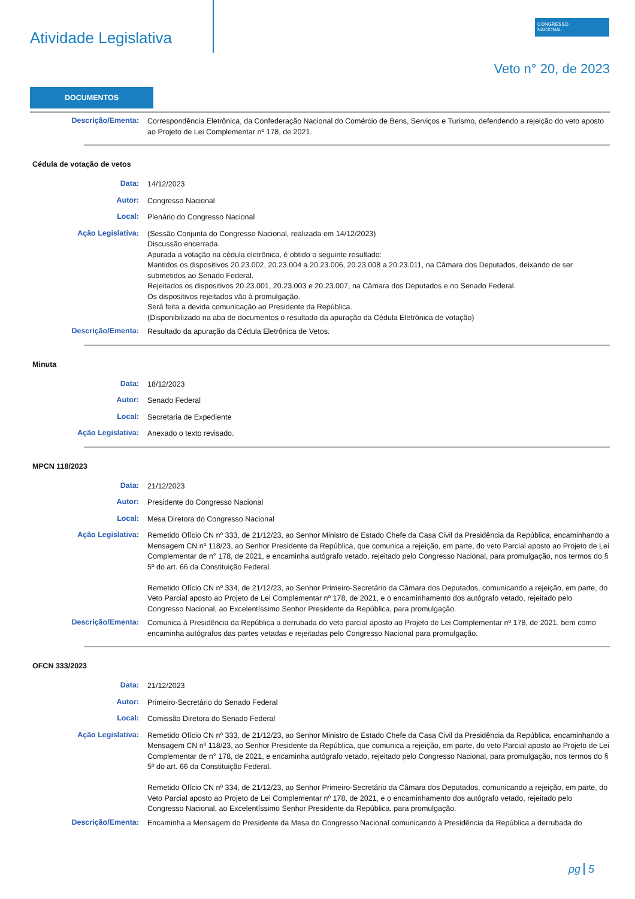Atividade Legislativa
CONGRESSO
NACIONAL
Veto n° 20, de 2023
DOCUMENTOS
Descrição/Ementa:
Correspondência Eletrônica, da Confederação Nacional do Comércio de Bens, Serviços e Turismo, defendendo a rejeição do veto aposto ao Projeto de Lei Complementar nº 178, de 2021.
Cédula de votação de vetos
Data:
14/12/2023
Autor:
Congresso Nacional
Local:
Plenário do Congresso Nacional
Ação Legislativa:
(Sessão Conjunta do Congresso Nacional, realizada em 14/12/2023)
Discussão encerrada.
Apurada a votação na cédula eletrônica, é obtido o seguinte resultado:
Mantidos os dispositivos 20.23.002, 20.23.004 a 20.23.006, 20.23.008 a 20.23.011, na Câmara dos Deputados, deixando de ser submetidos ao Senado Federal.
Rejeitados os dispositivos 20.23.001, 20.23.003 e 20.23.007, na Câmara dos Deputados e no Senado Federal.
Os dispositivos rejeitados vão à promulgação.
Será feita a devida comunicação ao Presidente da República.
(Disponibilizado na aba de documentos o resultado da apuração da Cédula Eletrônica de votação)
Descrição/Ementa:
Resultado da apuração da Cédula Eletrônica de Vetos.
Minuta
Data:
18/12/2023
Autor:
Senado Federal
Local:
Secretaria de Expediente
Ação Legislativa:
Anexado o texto revisado.
MPCN 118/2023
Data:
21/12/2023
Autor:
Presidente do Congresso Nacional
Local:
Mesa Diretora do Congresso Nacional
Ação Legislativa:
Remetido Ofício CN nº 333, de 21/12/23, ao Senhor Ministro de Estado Chefe da Casa Civil da Presidência da República, encaminhando a Mensagem CN nº 118/23, ao Senhor Presidente da República, que comunica a rejeição, em parte, do veto Parcial aposto ao Projeto de Lei Complementar de n° 178, de 2021, e encaminha autógrafo vetado, rejeitado pelo Congresso Nacional, para promulgação, nos termos do § 5º do art. 66 da Constituição Federal.
Remetido Ofício CN nº 334, de 21/12/23, ao Senhor Primeiro-Secretário da Câmara dos Deputados, comunicando a rejeição, em parte, do Veto Parcial aposto ao Projeto de Lei Complementar nº 178, de 2021, e o encaminhamento dos autógrafo vetado, rejeitado pelo Congresso Nacional, ao Excelentíssimo Senhor Presidente da República, para promulgação.
Descrição/Ementa:
Comunica à Presidência da República a derrubada do veto parcial aposto ao Projeto de Lei Complementar nº 178, de 2021, bem como encaminha autógrafos das partes vetadas e rejeitadas pelo Congresso Nacional para promulgação.
OFCN 333/2023
Data:
21/12/2023
Autor:
Primeiro-Secretário do Senado Federal
Local:
Comissão Diretora do Senado Federal
Ação Legislativa:
Remetido Ofício CN nº 333, de 21/12/23, ao Senhor Ministro de Estado Chefe da Casa Civil da Presidência da República, encaminhando a Mensagem CN nº 118/23, ao Senhor Presidente da República, que comunica a rejeição, em parte, do veto Parcial aposto ao Projeto de Lei Complementar de n° 178, de 2021, e encaminha autógrafo vetado, rejeitado pelo Congresso Nacional, para promulgação, nos termos do § 5º do art. 66 da Constituição Federal.
Remetido Ofício CN nº 334, de 21/12/23, ao Senhor Primeiro-Secretário da Câmara dos Deputados, comunicando a rejeição, em parte, do Veto Parcial aposto ao Projeto de Lei Complementar nº 178, de 2021, e o encaminhamento dos autógrafo vetado, rejeitado pelo Congresso Nacional, ao Excelentíssimo Senhor Presidente da República, para promulgação.
Descrição/Ementa:
Encaminha a Mensagem do Presidente da Mesa do Congresso Nacional comunicando à Presidência da República a derrubada do
pg 5